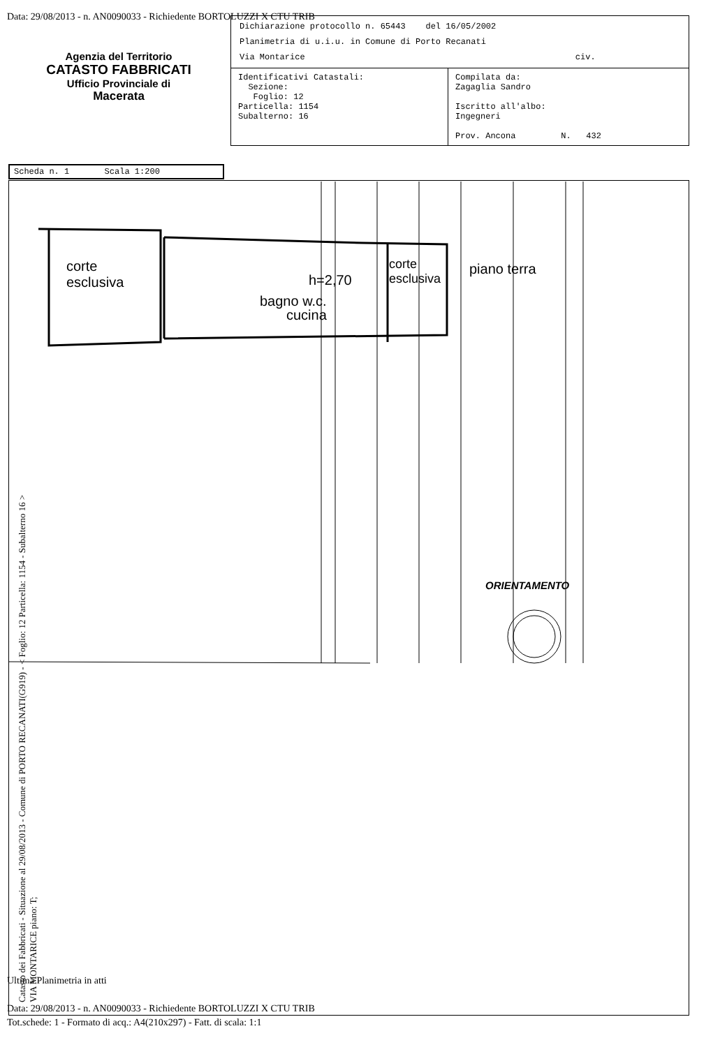Data: 29/08/2013 - n. AN0090033 - Richiedente BORTOLUZZI X CTU TRIB
Agenzia del Territorio
CATASTO FABBRICATI
Ufficio Provinciale di
Macerata
Dichiarazione protocollo n. 65443 del 16/05/2002
Planimetria di u.i.u. in Comune di Porto Recanati
Via Montarice civ.
| Identificativi Catastali: Sezione: Foglio: 12 Particella: 1154 Subalterno: 16 | Compilata da: Zagaglia Sandro Iscritto all'albo: Ingegneri Prov. Ancona N. 432 |
Scheda n. 1 Scala 1:200
corte
esclusiva
bagno w.c.
cucina
h=2,70
corte
esclusiva
piano terra
ORIENTAMENTO
Catasto dei Fabbricati - Situazione al 29/08/2013 - Comune di PORTO RECANATI(G919) - < Foglio: 12 Particella: 1154 - Subalterno 16 >
VIA MONTARICE piano: T;
Ultima Planimetria in atti
Data: 29/08/2013 - n. AN0090033 - Richiedente BORTOLUZZI X CTU TRIB
Tot.schede: 1 - Formato di acq.: A4(210x297) - Fatt. di scala: 1:1